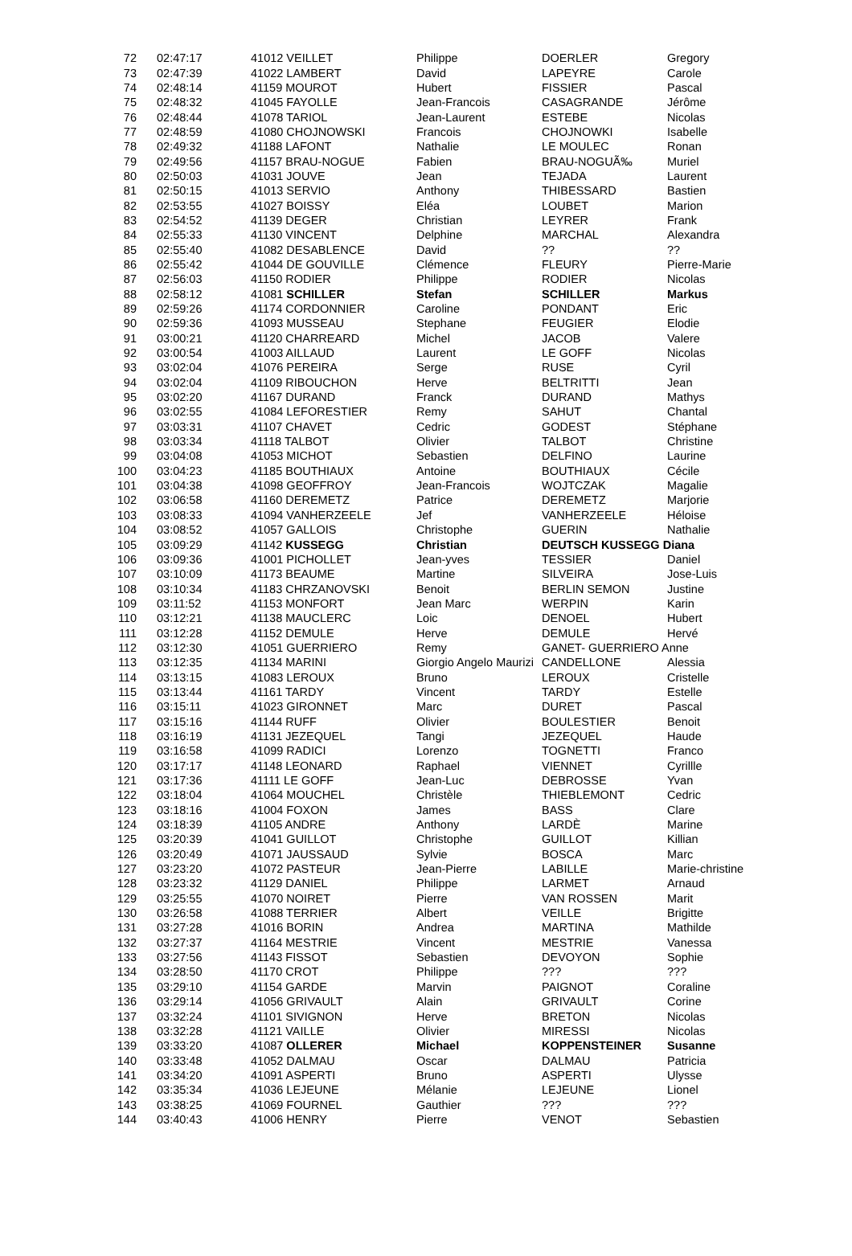| 72 | 02:47:17 | 41012 VEILLET | Philippe | DOERLER | Gregory |
| 73 | 02:47:39 | 41022 LAMBERT | David | LAPEYRE | Carole |
| 74 | 02:48:14 | 41159 MOUROT | Hubert | FISSIER | Pascal |
| 75 | 02:48:32 | 41045 FAYOLLE | Jean-Francois | CASAGRANDE | Jérôme |
| 76 | 02:48:44 | 41078 TARIOL | Jean-Laurent | ESTEBE | Nicolas |
| 77 | 02:48:59 | 41080 CHOJNOWSKI | Francois | CHOJNOWKI | Isabelle |
| 78 | 02:49:32 | 41188 LAFONT | Nathalie | LE MOULEC | Ronan |
| 79 | 02:49:56 | 41157 BRAU-NOGUE | Fabien | BRAU-NOGUÃ‰ | Muriel |
| 80 | 02:50:03 | 41031 JOUVE | Jean | TEJADA | Laurent |
| 81 | 02:50:15 | 41013 SERVIO | Anthony | THIBESSARD | Bastien |
| 82 | 02:53:55 | 41027 BOISSY | Eléa | LOUBET | Marion |
| 83 | 02:54:52 | 41139 DEGER | Christian | LEYRER | Frank |
| 84 | 02:55:33 | 41130 VINCENT | Delphine | MARCHAL | Alexandra |
| 85 | 02:55:40 | 41082 DESABLENCE | David | ?? | ?? |
| 86 | 02:55:42 | 41044 DE GOUVILLE | Clémence | FLEURY | Pierre-Marie |
| 87 | 02:56:03 | 41150 RODIER | Philippe | RODIER | Nicolas |
| 88 | 02:58:12 | 41081 SCHILLER | Stefan | SCHILLER | Markus |
| 89 | 02:59:26 | 41174 CORDONNIER | Caroline | PONDANT | Eric |
| 90 | 02:59:36 | 41093 MUSSEAU | Stephane | FEUGIER | Elodie |
| 91 | 03:00:21 | 41120 CHARREARD | Michel | JACOB | Valere |
| 92 | 03:00:54 | 41003 AILLAUD | Laurent | LE GOFF | Nicolas |
| 93 | 03:02:04 | 41076 PEREIRA | Serge | RUSE | Cyril |
| 94 | 03:02:04 | 41109 RIBOUCHON | Herve | BELTRITTI | Jean |
| 95 | 03:02:20 | 41167 DURAND | Franck | DURAND | Mathys |
| 96 | 03:02:55 | 41084 LEFORESTIER | Remy | SAHUT | Chantal |
| 97 | 03:03:31 | 41107 CHAVET | Cedric | GODEST | Stéphane |
| 98 | 03:03:34 | 41118 TALBOT | Olivier | TALBOT | Christine |
| 99 | 03:04:08 | 41053 MICHOT | Sebastien | DELFINO | Laurine |
| 100 | 03:04:23 | 41185 BOUTHIAUX | Antoine | BOUTHIAUX | Cécile |
| 101 | 03:04:38 | 41098 GEOFFROY | Jean-Francois | WOJTCZAK | Magalie |
| 102 | 03:06:58 | 41160 DEREMETZ | Patrice | DEREMETZ | Marjorie |
| 103 | 03:08:33 | 41094 VANHERZEELE | Jef | VANHERZEELE | Héloise |
| 104 | 03:08:52 | 41057 GALLOIS | Christophe | GUERIN | Nathalie |
| 105 | 03:09:29 | 41142 KUSSEGG | Christian | DEUTSCH KUSSEGG Diana | |
| 106 | 03:09:36 | 41001 PICHOLLET | Jean-yves | TESSIER | Daniel |
| 107 | 03:10:09 | 41173 BEAUME | Martine | SILVEIRA | Jose-Luis |
| 108 | 03:10:34 | 41183 CHRZANOVSKI | Benoit | BERLIN SEMON | Justine |
| 109 | 03:11:52 | 41153 MONFORT | Jean Marc | WERPIN | Karin |
| 110 | 03:12:21 | 41138 MAUCLERC | Loic | DENOEL | Hubert |
| 111 | 03:12:28 | 41152 DEMULE | Herve | DEMULE | Hervé |
| 112 | 03:12:30 | 41051 GUERRIERO | Remy | GANET- GUERRIERO Anne | |
| 113 | 03:12:35 | 41134 MARINI | Giorgio Angelo Maurizi | CANDELLONE | Alessia |
| 114 | 03:13:15 | 41083 LEROUX | Bruno | LEROUX | Cristelle |
| 115 | 03:13:44 | 41161 TARDY | Vincent | TARDY | Estelle |
| 116 | 03:15:11 | 41023 GIRONNET | Marc | DURET | Pascal |
| 117 | 03:15:16 | 41144 RUFF | Olivier | BOULESTIER | Benoit |
| 118 | 03:16:19 | 41131 JEZEQUEL | Tangi | JEZEQUEL | Haude |
| 119 | 03:16:58 | 41099 RADICI | Lorenzo | TOGNETTI | Franco |
| 120 | 03:17:17 | 41148 LEONARD | Raphael | VIENNET | Cyrillle |
| 121 | 03:17:36 | 41111 LE GOFF | Jean-Luc | DEBROSSE | Yvan |
| 122 | 03:18:04 | 41064 MOUCHEL | Christèle | THIEBLEMONT | Cedric |
| 123 | 03:18:16 | 41004 FOXON | James | BASS | Clare |
| 124 | 03:18:39 | 41105 ANDRE | Anthony | LARDÈ | Marine |
| 125 | 03:20:39 | 41041 GUILLOT | Christophe | GUILLOT | Killian |
| 126 | 03:20:49 | 41071 JAUSSAUD | Sylvie | BOSCA | Marc |
| 127 | 03:23:20 | 41072 PASTEUR | Jean-Pierre | LABILLE | Marie-christine |
| 128 | 03:23:32 | 41129 DANIEL | Philippe | LARMET | Arnaud |
| 129 | 03:25:55 | 41070 NOIRET | Pierre | VAN ROSSEN | Marit |
| 130 | 03:26:58 | 41088 TERRIER | Albert | VEILLE | Brigitte |
| 131 | 03:27:28 | 41016 BORIN | Andrea | MARTINA | Mathilde |
| 132 | 03:27:37 | 41164 MESTRIE | Vincent | MESTRIE | Vanessa |
| 133 | 03:27:56 | 41143 FISSOT | Sebastien | DEVOYON | Sophie |
| 134 | 03:28:50 | 41170 CROT | Philippe | ??? | ??? |
| 135 | 03:29:10 | 41154 GARDE | Marvin | PAIGNOT | Coraline |
| 136 | 03:29:14 | 41056 GRIVAULT | Alain | GRIVAULT | Corine |
| 137 | 03:32:24 | 41101 SIVIGNON | Herve | BRETON | Nicolas |
| 138 | 03:32:28 | 41121 VAILLE | Olivier | MIRESSI | Nicolas |
| 139 | 03:33:20 | 41087 OLLERER | Michael | KOPPENSTEINER | Susanne |
| 140 | 03:33:48 | 41052 DALMAU | Oscar | DALMAU | Patricia |
| 141 | 03:34:20 | 41091 ASPERTI | Bruno | ASPERTI | Ulysse |
| 142 | 03:35:34 | 41036 LEJEUNE | Mélanie | LEJEUNE | Lionel |
| 143 | 03:38:25 | 41069 FOURNEL | Gauthier | ??? | ??? |
| 144 | 03:40:43 | 41006 HENRY | Pierre | VENOT | Sebastien |